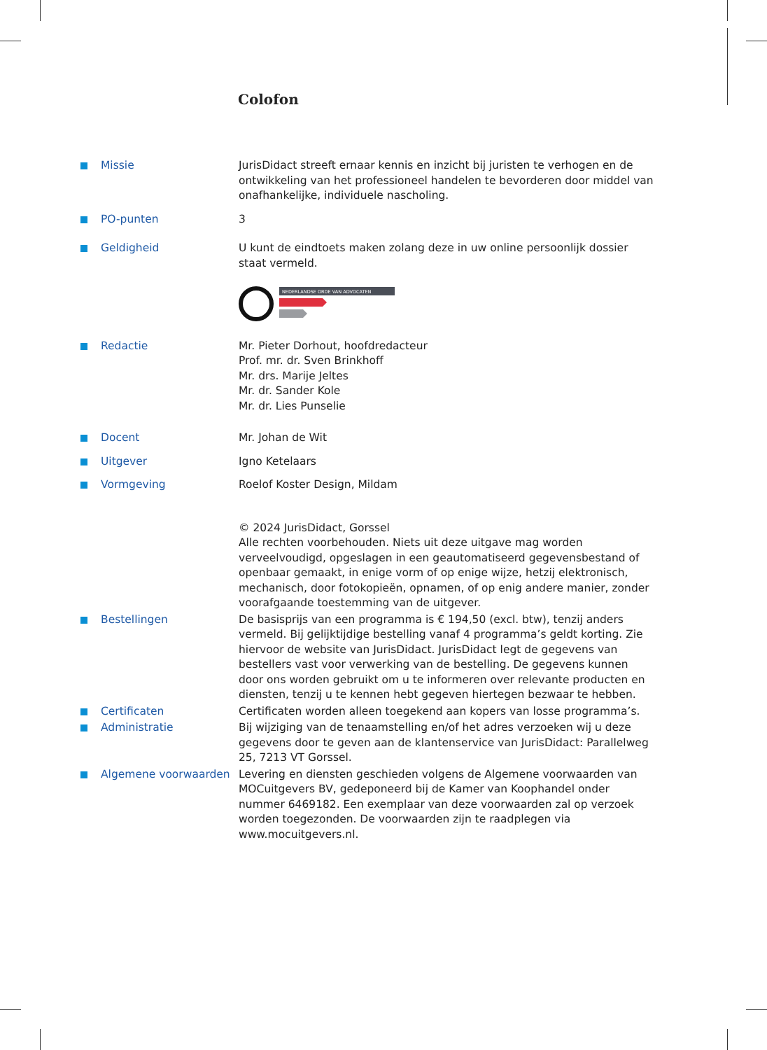Colofon
Missie JurisDidact streeft ernaar kennis en inzicht bij juristen te verhogen en de ontwikkeling van het professioneel handelen te bevorderen door middel van onafhankelijke, individuele nascholing.
PO-punten 3
Geldigheid U kunt de eindtoets maken zolang deze in uw online persoonlijk dossier staat vermeld.
NEDERLANDSE ORDE VAN ADVOCATEN
Redactie Mr. Pieter Dorhout, hoofdredacteur
Prof. mr. dr. Sven Brinkhoff
Mr. drs. Marije Jeltes
Mr. dr. Sander Kole
Mr. dr. Lies Punselie
Docent Mr. Johan de Wit
Uitgever Igno Ketelaars
Vormgeving Roelof Koster Design, Mildam
© 2024 JurisDidact, Gorssel
Alle rechten voorbehouden. Niets uit deze uitgave mag worden verveelvoudigd, opgeslagen in een geautomatiseerd gegevensbestand of openbaar gemaakt, in enige vorm of op enige wijze, hetzij elektronisch, mechanisch, door fotokopieën, opnamen, of op enig andere manier, zonder voorafgaande toestemming van de uitgever.
Bestellingen De basisprijs van een programma is € 194,50 (excl. btw), tenzij anders vermeld. Bij gelijktijdige bestelling vanaf 4 programma’s geldt korting. Zie hiervoor de website van JurisDidact. JurisDidact legt de gegevens van bestellers vast voor verwerking van de bestelling. De gegevens kunnen door ons worden gebruikt om u te informeren over relevante producten en diensten, tenzij u te kennen hebt gegeven hiertegen bezwaar te hebben.
Certificaten Certificaten worden alleen toegekend aan kopers van losse programma’s.
Administratie Bij wijziging van de tenaamstelling en/of het adres verzoeken wij u deze gegevens door te geven aan de klantenservice van JurisDidact: Parallelweg 25, 7213 VT Gorssel.
Algemene voorwaarden Levering en diensten geschieden volgens de Algemene voorwaarden van MOCuitgevers BV, gedeponeerd bij de Kamer van Koophandel onder nummer 6469182. Een exemplaar van deze voorwaarden zal op verzoek worden toegezonden. De voorwaarden zijn te raadplegen via www.mocuitgevers.nl.